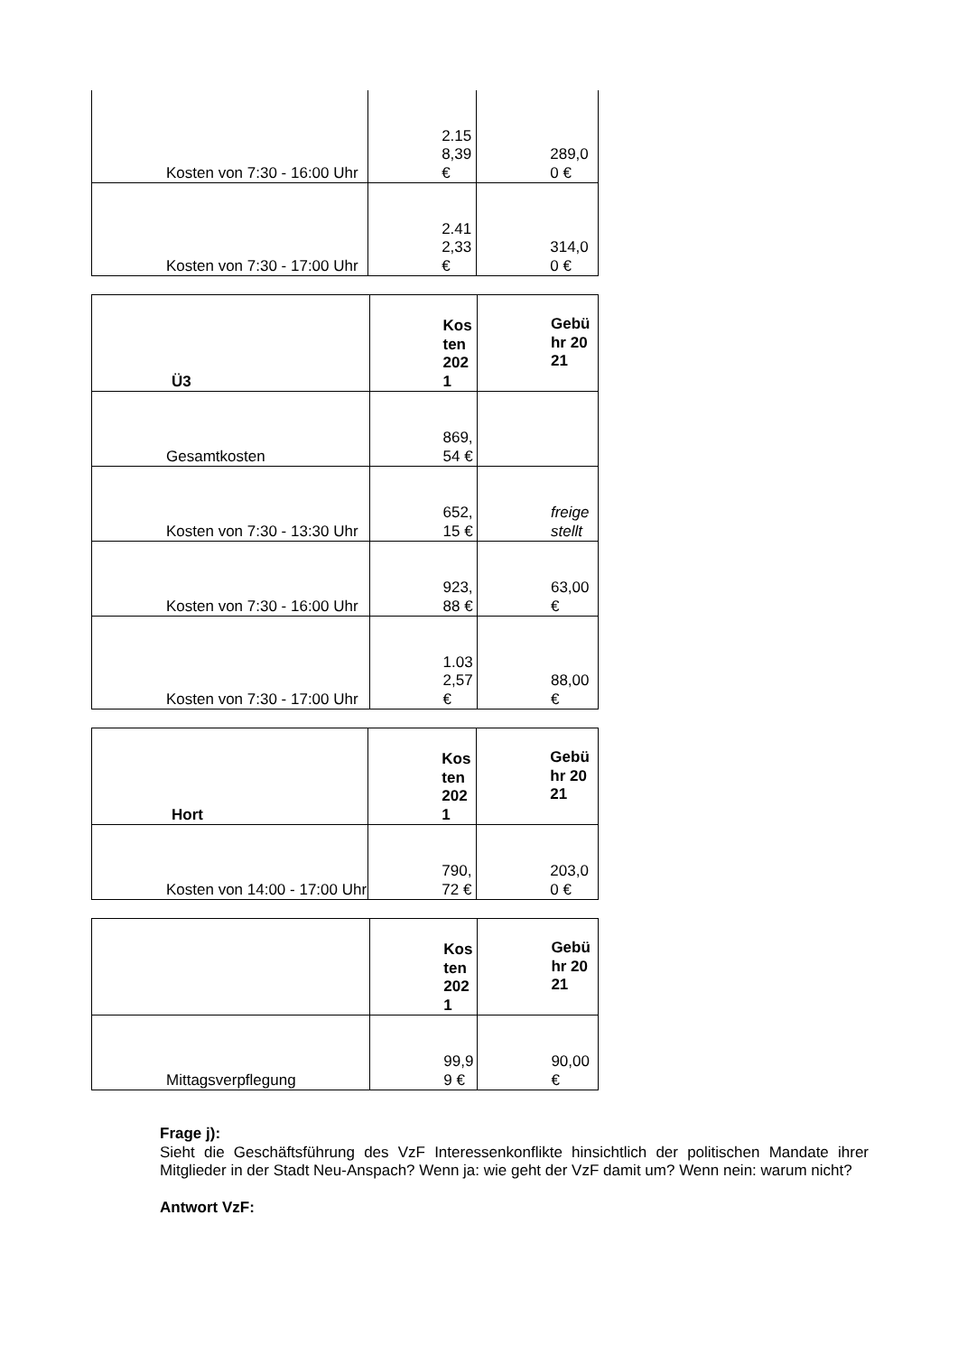| Kosten von 7:30 - 16:00 Uhr | 2.158,39 € | 289,00 € |
| Kosten von 7:30 - 17:00 Uhr | 2.412,33 € | 314,00 € |
| Ü3 | Kosten 2021 | Gebühr 2021 |
| Gesamtkosten | 869,54 € | |
| Kosten von 7:30 - 13:30 Uhr | 652,15 € | freigestellt |
| Kosten von 7:30 - 16:00 Uhr | 923,88 € | 63,00 € |
| Kosten von 7:30 - 17:00 Uhr | 1.032,57 € | 88,00 € |
| Hort | Kosten 2021 | Gebühr 2021 |
| Kosten von 14:00 - 17:00 Uhr | 790,72 € | 203,00 € |
| | Kosten 2021 | Gebühr 2021 |
| Mittagsverpflegung | 99,99 € | 90,00 € |
Frage j):
Sieht die Geschäftsführung des VzF Interessenkonflikte hinsichtlich der politischen Mandate ihrer Mitglieder in der Stadt Neu-Anspach? Wenn ja: wie geht der VzF damit um? Wenn nein: warum nicht?
Antwort VzF: